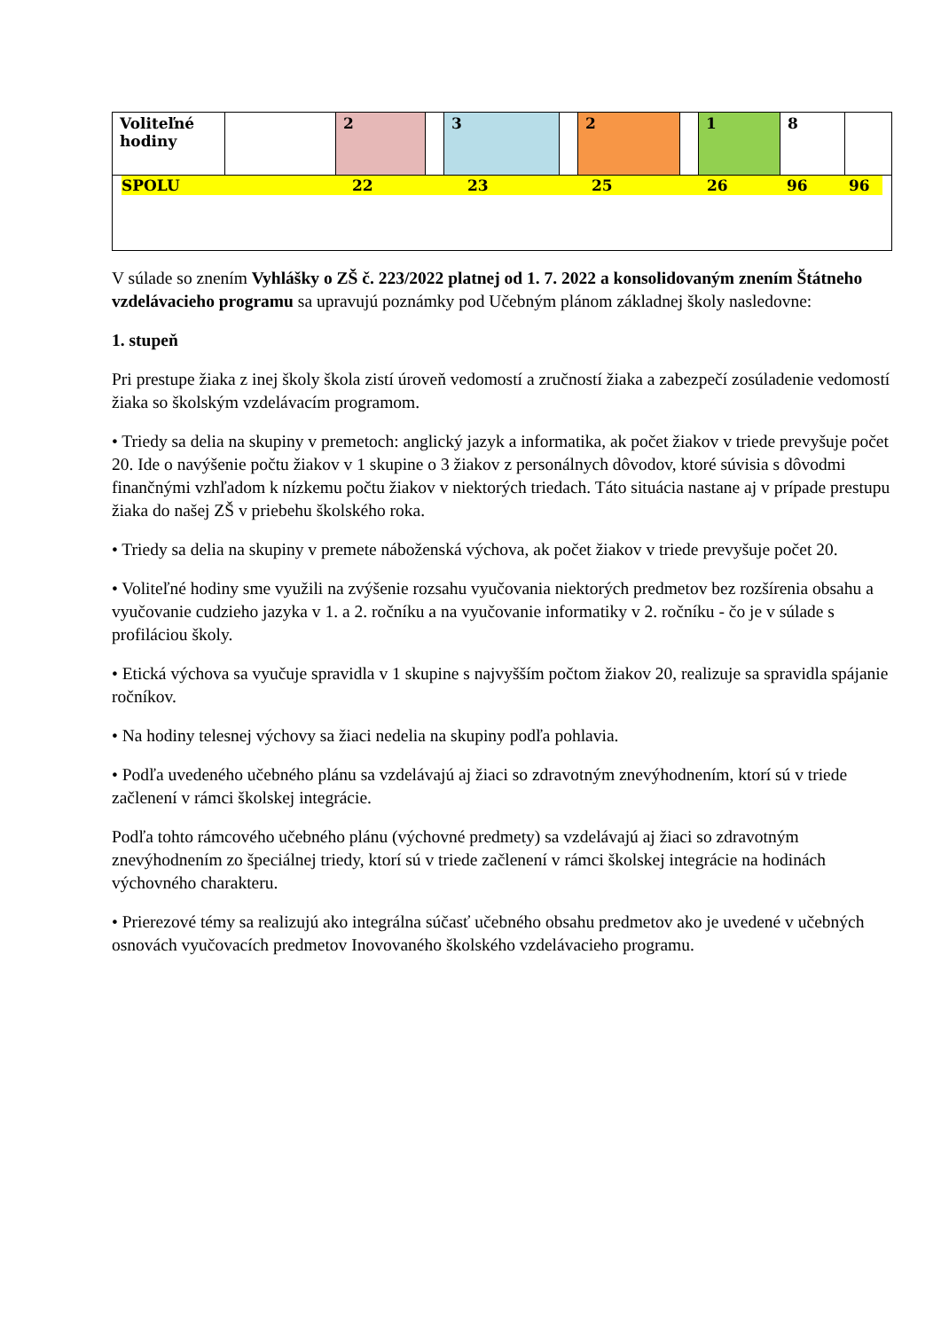| Voliteľné hodiny | | 2 | | 3 | | 2 | | 1 | 8 | |
| SPOLU 22 23 25 26 96 96 | | | | | | | | | | |
V súlade so znením Vyhlášky o ZŠ č. 223/2022 platnej od 1. 7. 2022 a konsolidovaným znením Štátneho vzdelávacieho programu sa upravujú poznámky pod Učebným plánom základnej školy nasledovne:
1. stupeň
Pri prestupe žiaka z inej školy škola zistí úroveň vedomostí a zručností žiaka a zabezpečí zosúladenie vedomostí žiaka so školským vzdelávacím programom.
• Triedy sa delia na skupiny v premetoch: anglický jazyk a informatika, ak počet žiakov v triede prevyšuje počet 20. Ide o navýšenie počtu žiakov v 1 skupine o 3 žiakov z personálnych dôvodov, ktoré súvisia s dôvodmi finančnými vzhľadom k nízkemu počtu žiakov v niektorých triedach. Táto situácia nastane aj v prípade prestupu žiaka do našej ZŠ v priebehu školského roka.
• Triedy sa delia na skupiny v premete náboženská výchova, ak počet žiakov v triede prevyšuje počet 20.
• Voliteľné hodiny sme využili na zvýšenie rozsahu vyučovania niektorých predmetov bez rozšírenia obsahu a vyučovanie cudzieho jazyka v 1. a 2. ročníku a na vyučovanie informatiky v 2. ročníku - čo je v súlade s profiláciou školy.
• Etická výchova sa vyučuje spravidla v 1 skupine s najvyšším počtom žiakov 20, realizuje sa spravidla spájanie ročníkov.
• Na hodiny telesnej výchovy sa žiaci nedelia na skupiny podľa pohlavia.
• Podľa uvedeného učebného plánu sa vzdelávajú aj žiaci so zdravotným znevýhodnením, ktorí sú v triede začlenení v rámci školskej integrácie.
Podľa tohto rámcového učebného plánu (výchovné predmety) sa vzdelávajú aj žiaci so zdravotným znevýhodnením zo špeciálnej triedy, ktorí sú v triede začlenení v rámci školskej integrácie na hodinách výchovného charakteru.
• Prierezové témy sa realizujú ako integrálna súčasť učebného obsahu predmetov ako je uvedené v učebných osnovách vyučovacích predmetov Inovovaného školského vzdelávacieho programu.